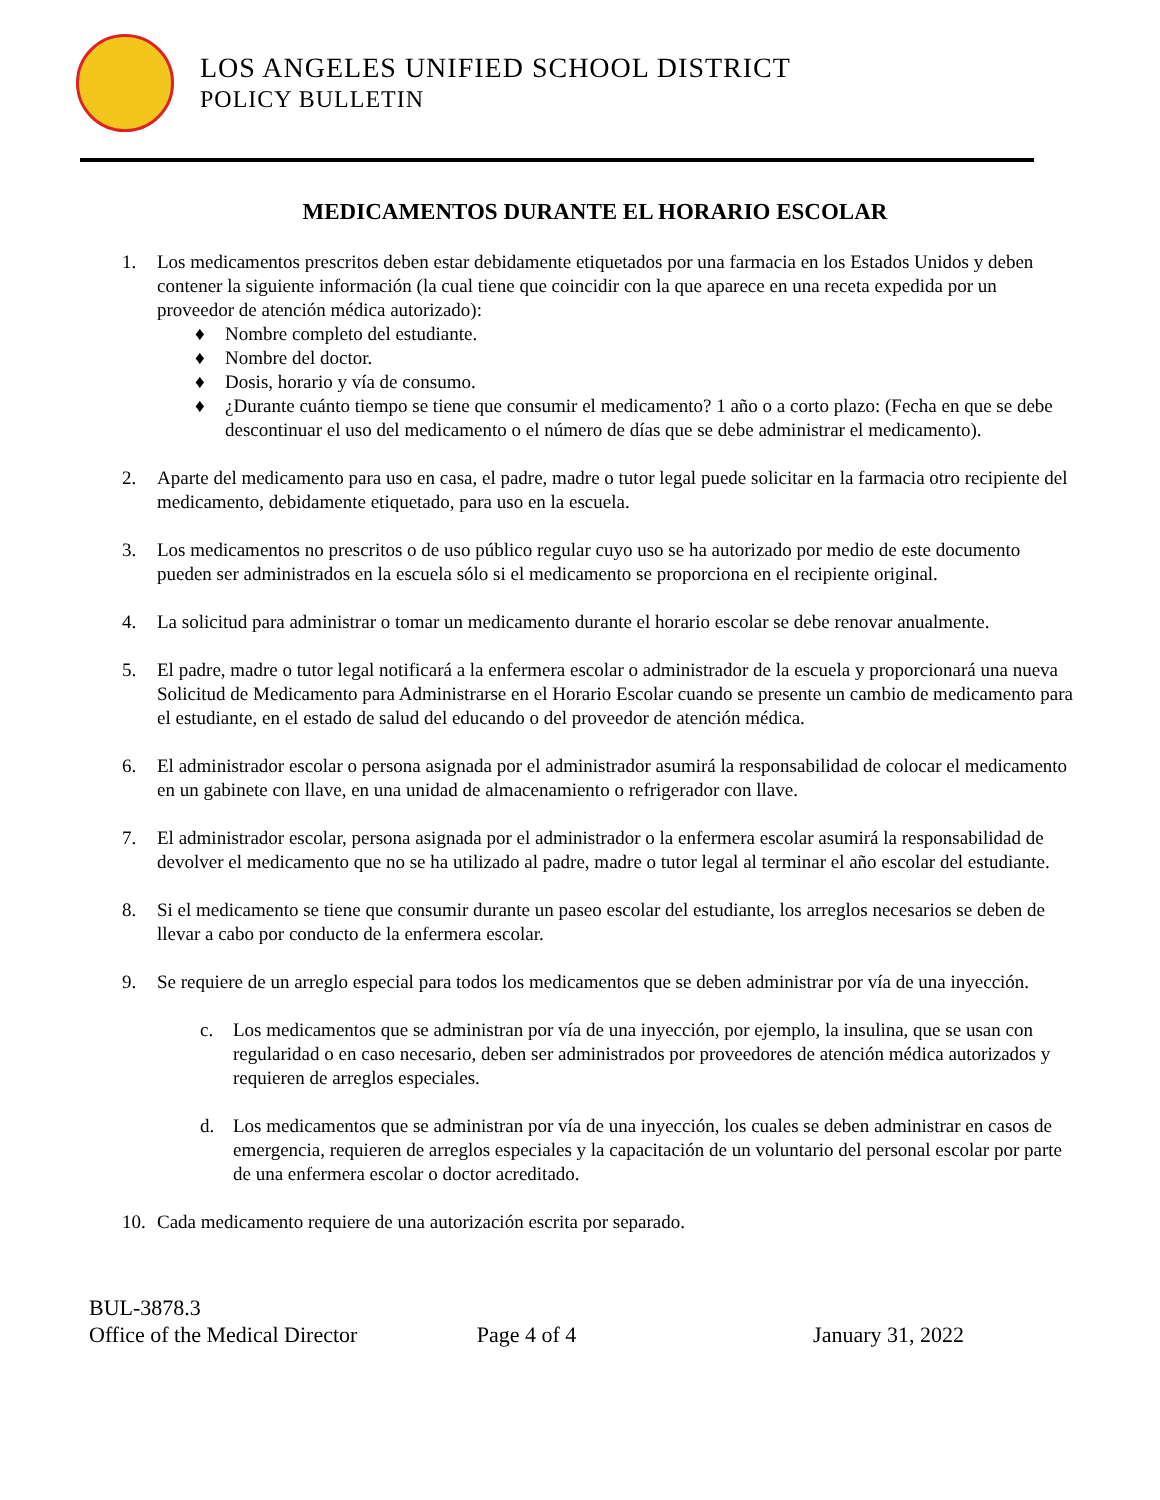LOS ANGELES UNIFIED SCHOOL DISTRICT
POLICY BULLETIN
MEDICAMENTOS DURANTE EL HORARIO ESCOLAR
1. Los medicamentos prescritos deben estar debidamente etiquetados por una farmacia en los Estados Unidos y deben contener la siguiente información (la cual tiene que coincidir con la que aparece en una receta expedida por un proveedor de atención médica autorizado):
♦ Nombre completo del estudiante.
♦ Nombre del doctor.
♦ Dosis, horario y vía de consumo.
♦ ¿Durante cuánto tiempo se tiene que consumir el medicamento? 1 año o a corto plazo: (Fecha en que se debe descontinuar el uso del medicamento o el número de días que se debe administrar el medicamento).
2. Aparte del medicamento para uso en casa, el padre, madre o tutor legal puede solicitar en la farmacia otro recipiente del medicamento, debidamente etiquetado, para uso en la escuela.
3. Los medicamentos no prescritos o de uso público regular cuyo uso se ha autorizado por medio de este documento pueden ser administrados en la escuela sólo si el medicamento se proporciona en el recipiente original.
4. La solicitud para administrar o tomar un medicamento durante el horario escolar se debe renovar anualmente.
5. El padre, madre o tutor legal notificará a la enfermera escolar o administrador de la escuela y proporcionará una nueva Solicitud de Medicamento para Administrarse en el Horario Escolar cuando se presente un cambio de medicamento para el estudiante, en el estado de salud del educando o del proveedor de atención médica.
6. El administrador escolar o persona asignada por el administrador asumirá la responsabilidad de colocar el medicamento en un gabinete con llave, en una unidad de almacenamiento o refrigerador con llave.
7. El administrador escolar, persona asignada por el administrador o la enfermera escolar asumirá la responsabilidad de devolver el medicamento que no se ha utilizado al padre, madre o tutor legal al terminar el año escolar del estudiante.
8. Si el medicamento se tiene que consumir durante un paseo escolar del estudiante, los arreglos necesarios se deben de llevar a cabo por conducto de la enfermera escolar.
9. Se requiere de un arreglo especial para todos los medicamentos que se deben administrar por vía de una inyección.
c. Los medicamentos que se administran por vía de una inyección, por ejemplo, la insulina, que se usan con regularidad o en caso necesario, deben ser administrados por proveedores de atención médica autorizados y requieren de arreglos especiales.
d. Los medicamentos que se administran por vía de una inyección, los cuales se deben administrar en casos de emergencia, requieren de arreglos especiales y la capacitación de un voluntario del personal escolar por parte de una enfermera escolar o doctor acreditado.
10. Cada medicamento requiere de una autorización escrita por separado.
BUL-3878.3
Office of the Medical Director Page 4 of 4 January 31, 2022